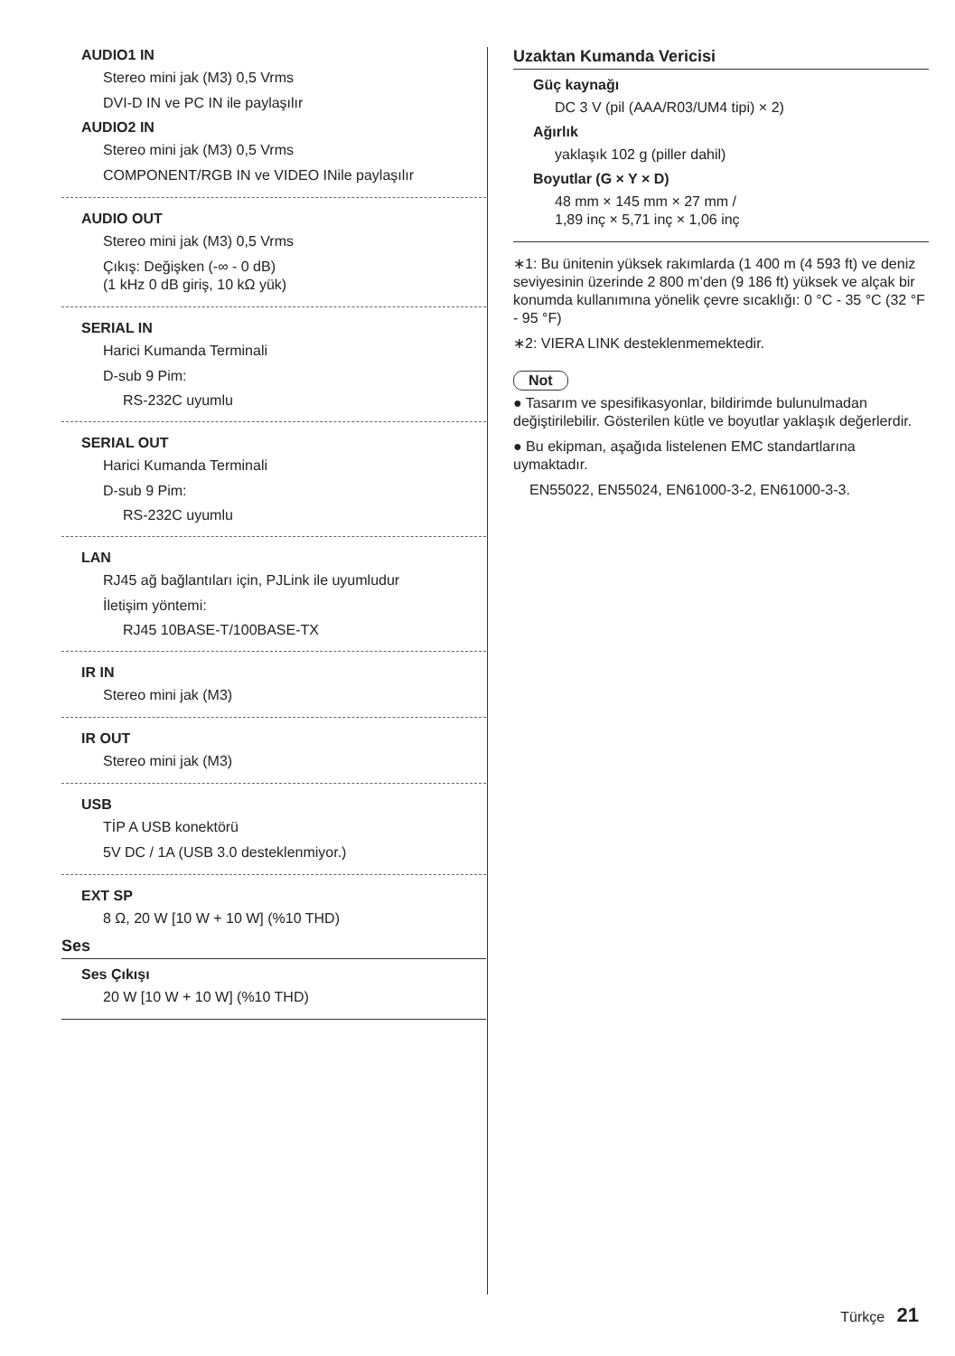AUDIO1 IN
Stereo mini jak (M3) 0,5 Vrms
DVI-D IN ve PC IN ile paylaşılır
AUDIO2 IN
Stereo mini jak (M3) 0,5 Vrms
COMPONENT/RGB IN ve VIDEO INile paylaşılır
AUDIO OUT
Stereo mini jak (M3) 0,5 Vrms
Çıkış: Değişken (-∞ - 0 dB)
(1 kHz 0 dB giriş, 10 kΩ yük)
SERIAL IN
Harici Kumanda Terminali
D-sub 9 Pim:
RS-232C uyumlu
SERIAL OUT
Harici Kumanda Terminali
D-sub 9 Pim:
RS-232C uyumlu
LAN
RJ45 ağ bağlantıları için, PJLink ile uyumludur
İletişim yöntemi:
RJ45 10BASE-T/100BASE-TX
IR IN
Stereo mini jak (M3)
IR OUT
Stereo mini jak (M3)
USB
TİP A USB konektörü
5V DC / 1A (USB 3.0 desteklenmiyor.)
EXT SP
8 Ω, 20 W [10 W + 10 W] (%10 THD)
Ses
Ses Çıkışı
20 W [10 W + 10 W] (%10 THD)
Uzaktan Kumanda Vericisi
Güç kaynağı
DC 3 V (pil (AAA/R03/UM4 tipi) × 2)
Ağırlık
yaklaşık 102 g (piller dahil)
Boyutlar (G × Y × D)
48 mm × 145 mm × 27 mm /
1,89 inç × 5,71 inç × 1,06 inç
∗1: Bu ünitenin yüksek rakımlarda (1 400 m (4 593 ft) ve deniz seviyesinin üzerinde 2 800 m’den (9 186 ft) yüksek ve alçak bir konumda kullanımına yönelik çevre sıcaklığı: 0 °C - 35 °C (32 °F - 95 °F)
∗2: VIERA LINK desteklenmemektedir.
Not
● Tasarım ve spesifikasyonlar, bildirimde bulunulmadan değiştirilebilir. Gösterilen kütle ve boyutlar yaklaşık değerlerdir.
● Bu ekipman, aşağıda listelenen EMC standartlarına uymaktadır.
EN55022, EN55024, EN61000-3-2, EN61000-3-3.
Türkçe 21